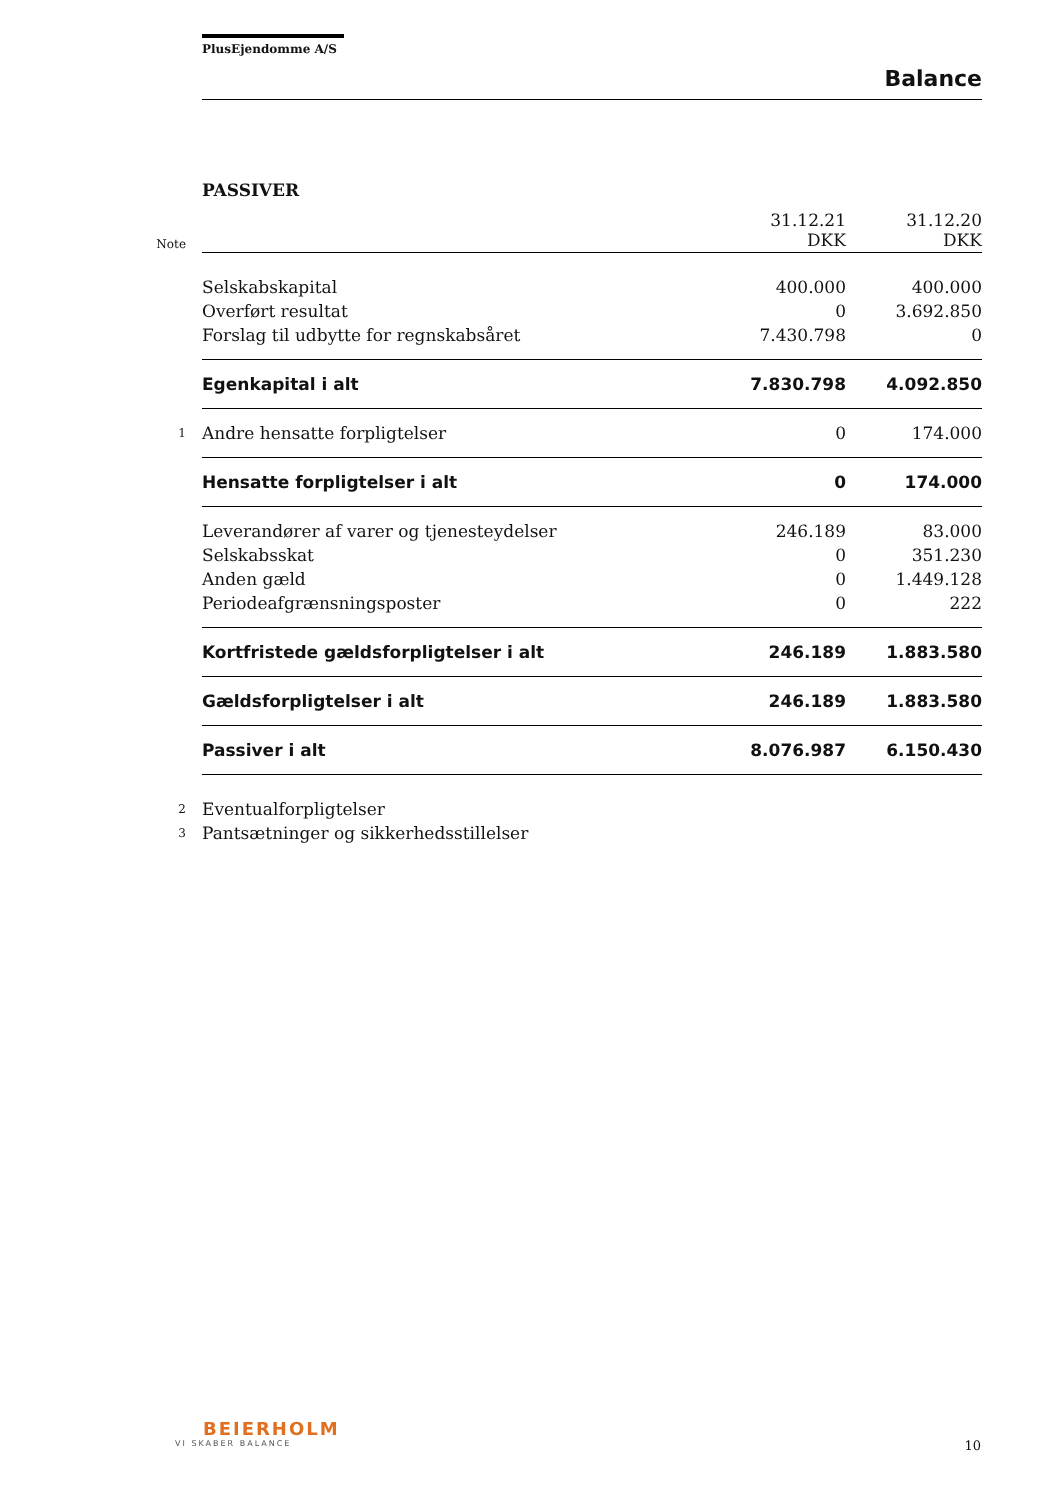PlusEjendomme A/S
Balance
PASSIVER
| Note | | 31.12.21 DKK | 31.12.20 DKK |
| | Selskabskapital | 400.000 | 400.000 |
| | Overført resultat | 0 | 3.692.850 |
| | Forslag til udbytte for regnskabsåret | 7.430.798 | 0 |
| | Egenkapital i alt | 7.830.798 | 4.092.850 |
| 1 | Andre hensatte forpligtelser | 0 | 174.000 |
| | Hensatte forpligtelser i alt | 0 | 174.000 |
| | Leverandører af varer og tjenesteydelser | 246.189 | 83.000 |
| | Selskabsskat | 0 | 351.230 |
| | Anden gæld | 0 | 1.449.128 |
| | Periodeafgrænsningsposter | 0 | 222 |
| | Kortfristede gældsforpligtelser i alt | 246.189 | 1.883.580 |
| | Gældsforpligtelser i alt | 246.189 | 1.883.580 |
| | Passiver i alt | 8.076.987 | 6.150.430 |
| 2 | Eventualforpligtelser | | |
| 3 | Pantsætninger og sikkerhedsstillelser | | |
BEIERHOLM
VI SKABER BALANCE
10